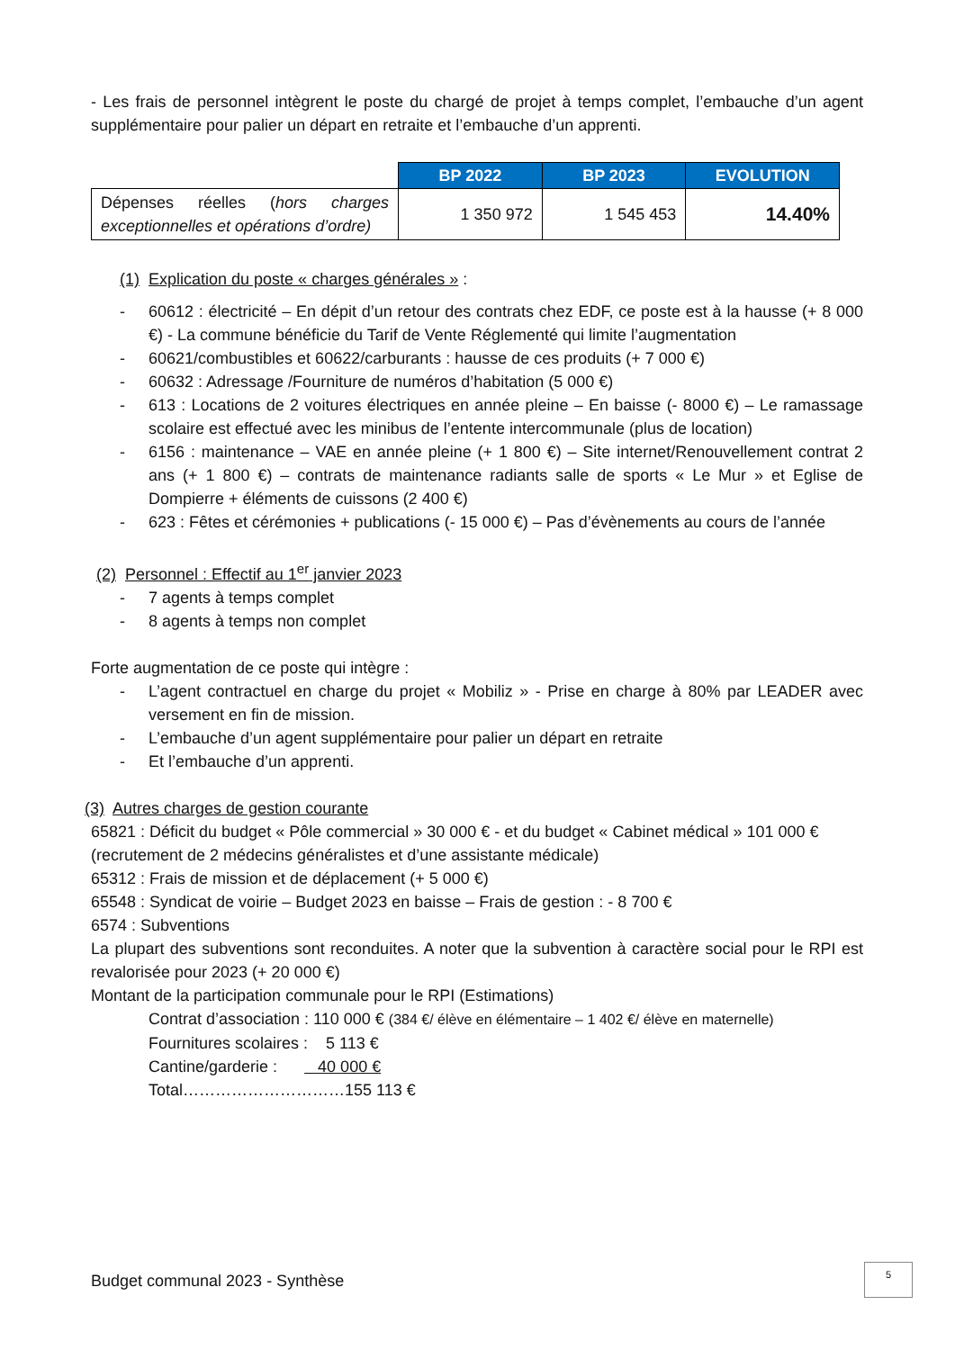- Les frais de personnel intègrent le poste du chargé de projet à temps complet, l’embauche d’un agent supplémentaire pour palier un départ en retraite et l’embauche d’un apprenti.
| | BP 2022 | BP 2023 | EVOLUTION |
| --- | --- | --- | --- |
| Dépenses réelles ( hors charges exceptionnelles et opérations d’ordre) | 1 350 972 | 1 545 453 | 14.40% |
(1) Explication du poste « charges générales » :
- 60612 : électricité – En dépit d’un retour des contrats chez EDF, ce poste est à la hausse (+ 8 000 €) - La commune bénéficie du Tarif de Vente Réglementé qui limite l’augmentation
- 60621/combustibles et 60622/carburants : hausse de ces produits (+ 7 000 €)
- 60632 : Adressage /Fourniture de numéros d’habitation (5 000 €)
- 613 : Locations de 2 voitures électriques en année pleine – En baisse (- 8000 €) – Le ramassage scolaire est effectué avec les minibus de l’entente intercommunale (plus de location)
- 6156 : maintenance – VAE en année pleine (+ 1 800 €) – Site internet/Renouvellement contrat 2 ans (+ 1 800 €) – contrats de maintenance radiants salle de sports « Le Mur » et Eglise de Dompierre + éléments de cuissons (2 400 €)
- 623 : Fêtes et cérémonies + publications (- 15 000 €) – Pas d’évènements au cours de l’année
(2) Personnel : Effectif au 1<sup>er</sup> janvier 2023
- 7 agents à temps complet
- 8 agents à temps non complet
Forte augmentation de ce poste qui intègre :
- L’agent contractuel en charge du projet « Mobiliz » - Prise en charge à 80% par LEADER avec versement en fin de mission.
- L’embauche d’un agent supplémentaire pour palier un départ en retraite
- Et l’embauche d’un apprenti.
(3) Autres charges de gestion courante
65821 : Déficit du budget « Pôle commercial » 30 000 € - et du budget « Cabinet médical » 101 000 € (recrutement de 2 médecins généralistes et d’une assistante médicale)
65312 : Frais de mission et de déplacement (+ 5 000 €)
65548 : Syndicat de voirie – Budget 2023 en baisse – Frais de gestion : - 8 700 €
6574 : Subventions
La plupart des subventions sont reconduites. A noter que la subvention à caractère social pour le RPI est revalorisée pour 2023 (+ 20 000 €)
Montant de la participation communale pour le RPI (Estimations)
Contrat d’association : 110 000 € (384 €/ élève en élémentaire – 1 402 €/ élève en maternelle)
Fournitures scolaires : 5 113 €
Cantine/garderie : 40 000 €
Total…………………………155 113 €
Budget communal 2023 - Synthèse
5